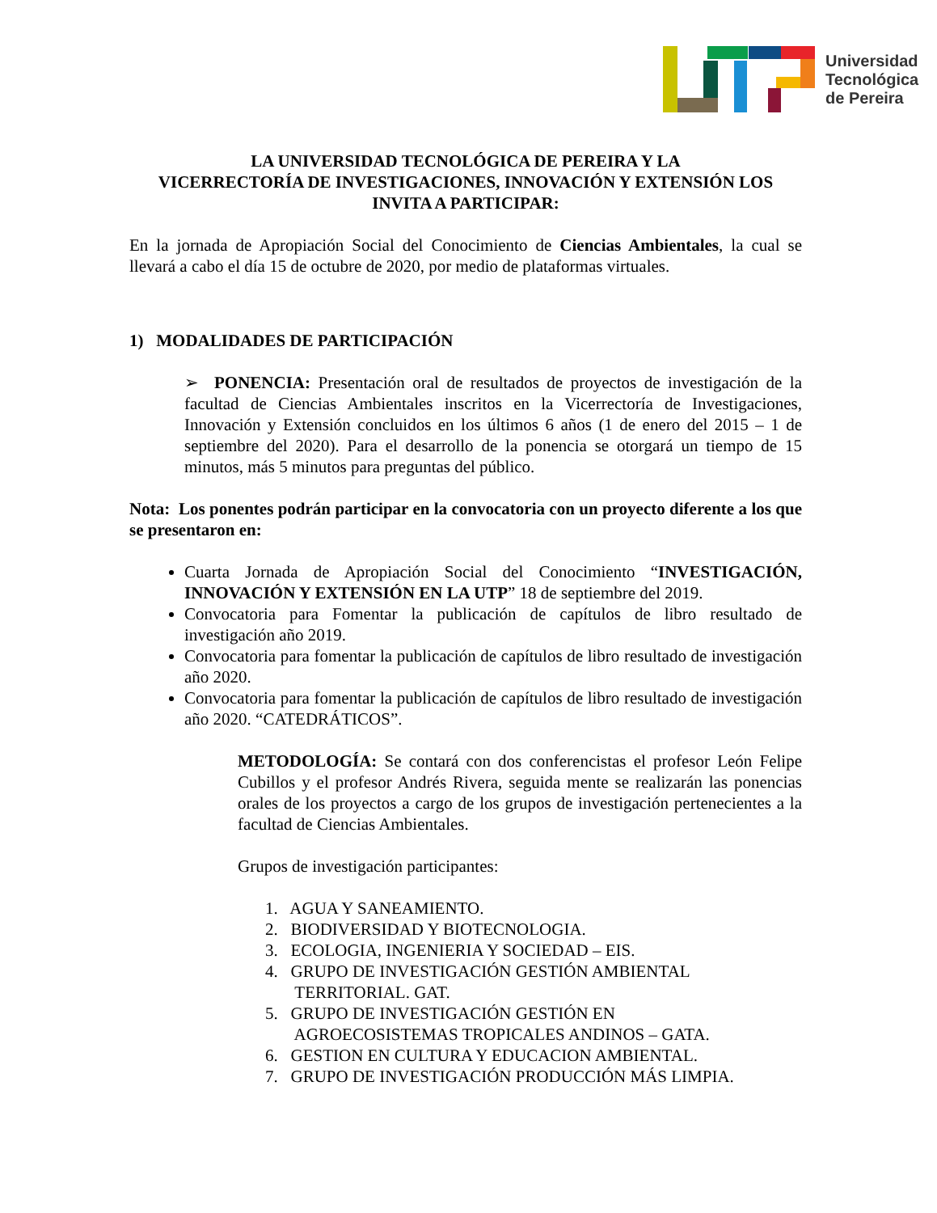Universidad
Tecnológica
de Pereira
LA UNIVERSIDAD TECNOLÓGICA DE PEREIRA Y LA
VICERRECTORÍA DE INVESTIGACIONES, INNOVACIÓN Y EXTENSIÓN LOS INVITA A PARTICIPAR:
En la jornada de Apropiación Social del Conocimiento de Ciencias Ambientales, la cual se llevará a cabo el día 15 de octubre de 2020, por medio de plataformas virtuales.
1) MODALIDADES DE PARTICIPACIÓN
➢ PONENCIA: Presentación oral de resultados de proyectos de investigación de la facultad de Ciencias Ambientales inscritos en la Vicerrectoría de Investigaciones, Innovación y Extensión concluidos en los últimos 6 años (1 de enero del 2015 – 1 de septiembre del 2020). Para el desarrollo de la ponencia se otorgará un tiempo de 15 minutos, más 5 minutos para preguntas del público.
Nota: Los ponentes podrán participar en la convocatoria con un proyecto diferente a los que se presentaron en:
Cuarta Jornada de Apropiación Social del Conocimiento “INVESTIGACIÓN, INNOVACIÓN Y EXTENSIÓN EN LA UTP” 18 de septiembre del 2019.
Convocatoria para Fomentar la publicación de capítulos de libro resultado de investigación año 2019.
Convocatoria para fomentar la publicación de capítulos de libro resultado de investigación año 2020.
Convocatoria para fomentar la publicación de capítulos de libro resultado de investigación año 2020. “CATEDRÁTICOS”.
METODOLOGÍA: Se contará con dos conferencistas el profesor León Felipe Cubillos y el profesor Andrés Rivera, seguida mente se realizarán las ponencias orales de los proyectos a cargo de los grupos de investigación pertenecientes a la facultad de Ciencias Ambientales.
Grupos de investigación participantes:
1. AGUA Y SANEAMIENTO.
2. BIODIVERSIDAD Y BIOTECNOLOGIA.
3. ECOLOGIA, INGENIERIA Y SOCIEDAD – EIS.
4. GRUPO DE INVESTIGACIÓN GESTIÓN AMBIENTAL
TERRITORIAL. GAT.
5. GRUPO DE INVESTIGACIÓN GESTIÓN EN
AGROECOSISTEMAS TROPICALES ANDINOS – GATA.
6. GESTION EN CULTURA Y EDUCACION AMBIENTAL.
7. GRUPO DE INVESTIGACIÓN PRODUCCIÓN MÁS LIMPIA.